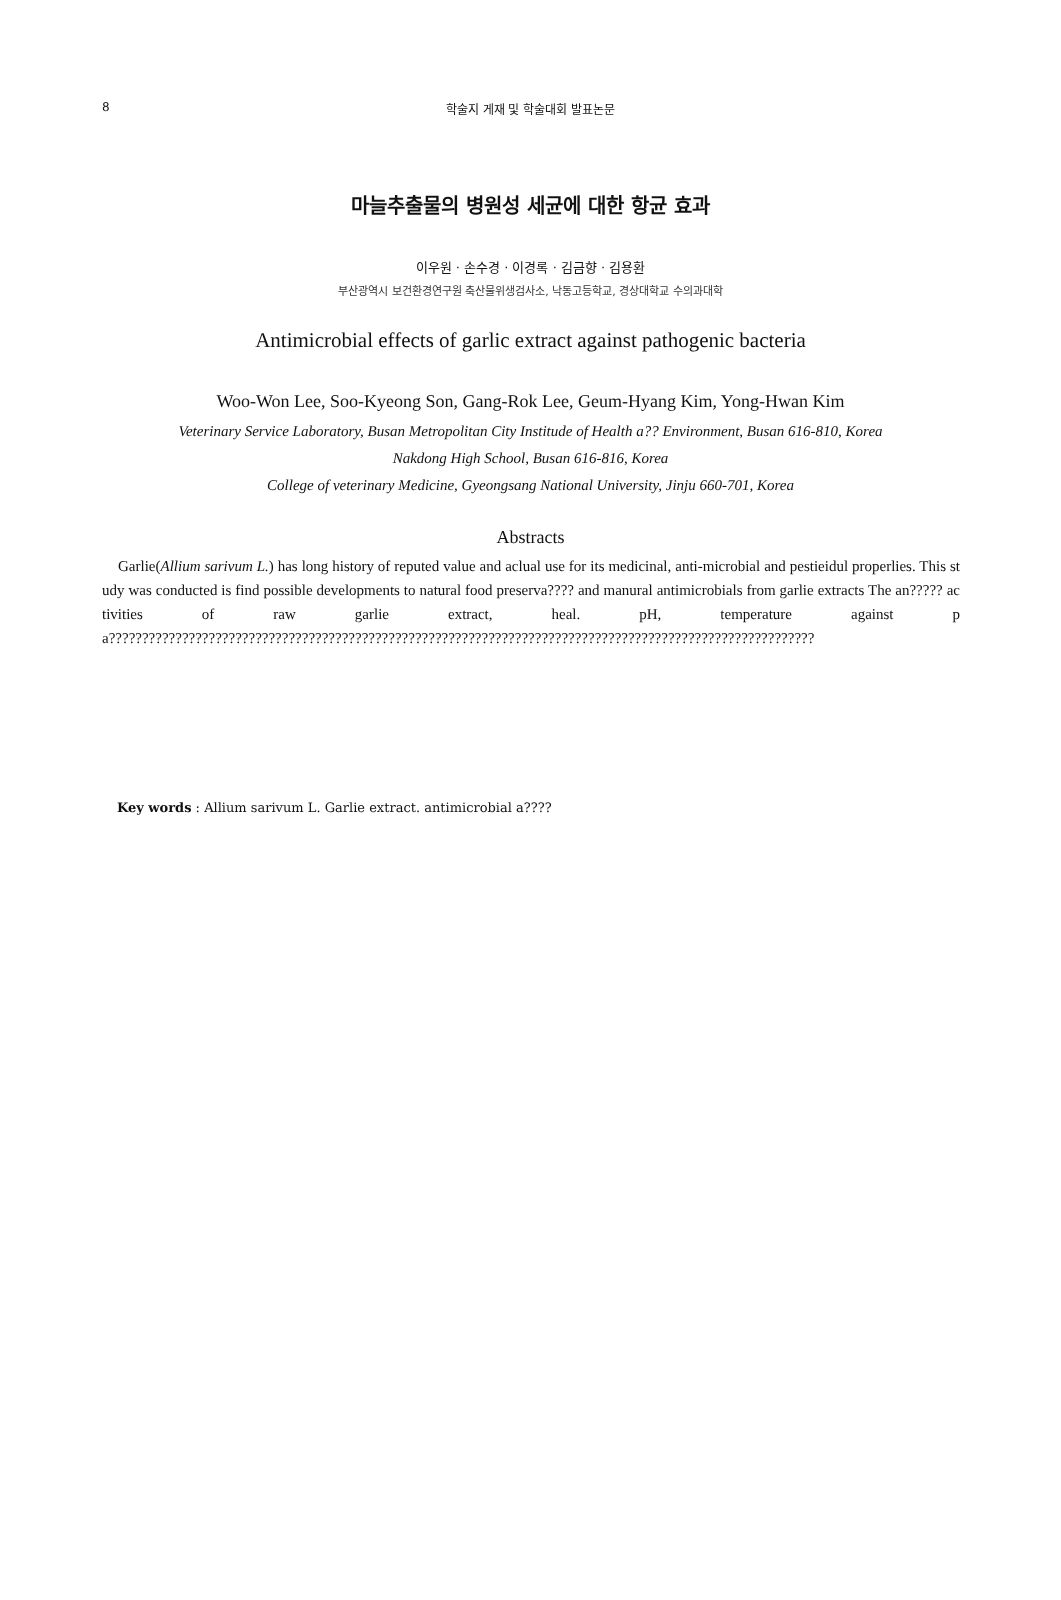8
학술지 게재 및 학술대회 발표논문
마늘추출물의 병원성 세균에 대한 항균 효과
이우원 · 손수경 · 이경록 · 김금향 · 김용환
부산광역시 보건환경연구원 축산물위생검사소, 낙동고등학교, 경상대학교 수의과대학
Antimicrobial effects of garlic extract against pathogenic bacteria
Woo-Won Lee, Soo-Kyeong Son, Gang-Rok Lee, Geum-Hyang Kim, Yong-Hwan Kim
Veterinary Service Laboratory, Busan Metropolitan City Institude of Health a?? Environment, Busan 616-810, Korea
Nakdong High School, Busan 616-816, Korea
College of veterinary Medicine, Gyeongsang National University, Jinju 660-701, Korea
Abstracts
Garlie(Allium sarivum L.) has long history of reputed value and aclual use for its medicinal, anti-microbial and pestieidul properlies. This study was conducted is find possible developments to natural food preserva???? and manural antimicrobials from garlie extracts The an????? activities of raw garlie extract, heal. pH, temperature against pa??????????????????????????????????????????????????????????????????????????????????????????????????????????
Key words : Allium sarivum L. Garlie extract. antimicrobial a????